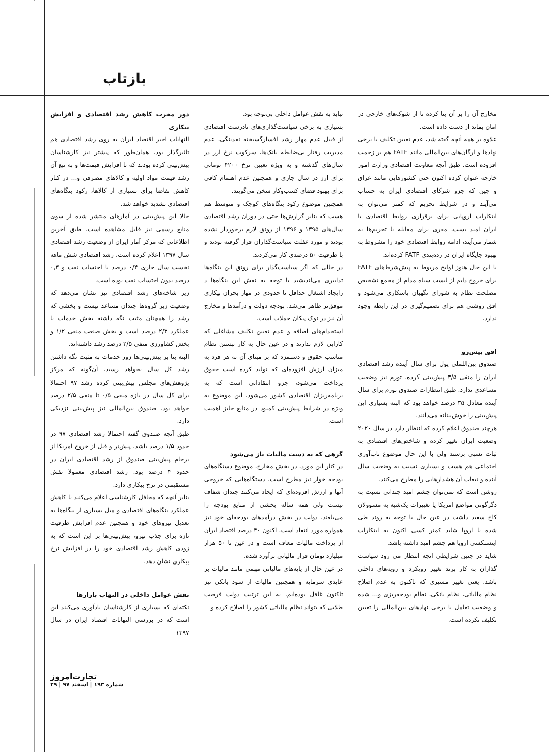بازتاب
دور مخرب کاهش رشد اقتصادی و افزایش بیکاری
التهابات اخیر اقتصاد ایران به روی رشد اقتصادی هم تاثیرگذار بود. همان‌طور که پیشتر نیز کارشناسان پیش‌بینی کرده بودند که با افزایش قیمت‌ها و به تبع آن رشد قیمت مواد اولیه و کالاهای مصرفی و... در کنار کاهش تقاضا برای بسیاری از کالاها، رکود بنگاه‌های اقتصادی تشدید خواهد شد.
حالا این پیش‌بینی در آمارهای منتشر شده از سوی منابع رسمی نیز قابل مشاهده است. طبق آخرین اطلاعاتی که مرکز آمار ایران از وضعیت رشد اقتصادی سال ۱۳۹۷ اعلام کرده است، رشد اقتصادی شش ماهه نخست سال جاری ۰/۴ درصد با احتساب نفت و ۰,۳ درصد بدون احتساب نفت بوده است.
زیر شاخه‌های رشد اقتصادی نیز نشان می‌دهد که وضعیت زیر گروه‌ها چندان مساعد نیست و بخشی که رشد را همچنان مثبت نگه داشته بخش خدمات با عملکرد ۲/۳ درصد است و بخش صنعت منفی ۱/۲ و بخش کشاورزی منفی ۲/۵ درصد رشد داشته‌اند.
البته بنا بر پیش‌بینی‌ها زور خدمات به مثبت نگه داشتن رشد کل سال نخواهد رسید. آن‌گونه که مرکز پژوهش‌های مجلس پیش‌بینی کرده رشد ۹۷ احتمالا برای کل سال در بازه منفی ۰/۵ تا منفی ۲/۵ درصد خواهد بود. صندوق بین‌المللی نیز پیش‌بینی نزدیکی دارد.
طبق آنچه صندوق گفته احتمالا رشد اقتصادی ۹۷ در حدود ۱/۵ درصد باشد. پیش‌تر و قبل از خروج امریکا از برجام پیش‌بینی صندوق از رشد اقتصادی ایران در حدود ۴ درصد بود. رشد اقتصادی معمولا نقش مستقیمی در نرخ بیکاری دارد.
بنابر آنچه که محافل کارشناسی اعلام می‌کنند با کاهش عملکرد بنگاه‌های اقتصادی و میل بسیاری از بنگاه‌ها به تعدیل نیروهای خود و همچنین عدم افزایش ظرفیت تازه برای جذب نیرو، پیش‌بینی‌ها بر این است که به زودی کاهش رشد اقتصادی خود را در افزایش نرخ بیکاری نشان دهد.
نقش عوامل داخلی در التهاب بازارها
نکته‌ای که بسیاری از کارشناسان یادآوری می‌کنند این است که در بررسی التهابات اقتصاد ایران در سال ۱۳۹۷
نباید به نقش عوامل داخلی بی‌توجه بود.
بسیاری به برخی سیاست‌گذاری‌های نادرست اقتصادی از قبیل عدم مهار رشد افسارگسیخته نقدینگی، عدم مدیریت رفتار بی‌ضابطه بانک‌ها، سرکوب نرخ ارز در سال‌های گذشته و به ویژه تعیین نرخ ۴۲۰۰ تومانی برای ارز در سال جاری و همچنین عدم اهتمام کافی برای بهبود فضای کسب‌و‌کار سخن می‌گویند.
همچنین موضوع رکود بنگاه‌های کوچک و متوسط هم هست که بنابر گزارش‌ها حتی در دوران رشد اقتصادی سال‌های ۱۳۹۵ و ۱۳۹۶ از رونق لازم برخوردار نشده بودند و مورد غفلت سیاست‌گذاران قرار گرفته بودند و با ظرفیت ۵۰ درصدی کار می‌کردند.
در حالی که اگر سیاست‌گذار برای رونق این بنگاه‌ها تدابیری می‌اندیشید با توجه به نقش این بنگاه‌ها د رایجاد اشتغال حداقل تا حدودی در مهار بحران بیکاری موفق‌تر ظاهر می‌شد. بودجه دولت و درآمدها و مخارج آن نیز در نوک پیکان حملات است.
استخدام‌های اضافه و عدم تعیین تکلیف مشاغلی که کارایی لازم ندارند و در عین حال به کار نبستن نظام مناسب حقوق و دستمزد که بر مبنای آن به هر فرد به میزان ارزش افزوده‌ای که تولید کرده است حقوق پرداخت می‌شود، جزو انتقاداتی است که به برنامه‌ریزان اقتصادی کشور می‌شود. این موضوع به ویژه در شرایط پیش‌بینی کمبود در منابع حایز اهمیت است.
گرهی که به دست مالیات باز می‌شود
در کنار این مورد، در بخش مخارج، موضوع دستگاه‌های بودجه خوار نیز مطرح است. دستگاه‌هایی که خروجی آنها و ارزش افزوده‌ای که ایجاد می‌کنند چندان شفاف نیست ولی همه ساله بخشی از منابع بودجه را می‌بلعند. دولت در بخش درآمدهای بودجه‌ای خود نیز همواره مورد انتقاد است. اکنون ۴۰ درصد اقتصاد ایران از پرداخت مالیات معاف است و در عین تا ۵۰ هزار میلیارد تومان فرار مالیاتی برآورد شده.
در عین حال از پایه‌های مالیاتی مهمی مانند مالیات بر عایدی سرمایه و همچنین مالیات از سود بانکی نیز تاکنون غافل بوده‌ایم. به این ترتیب دولت فرصت طلایی که بتواند نظام مالیاتی کشور را اصلاح کرده و
مخارج آن را بر آن بنا کرده تا از شوک‌های خارجی در امان بماند از دست داده است.
علاوه بر همه آنچه گفته شد، عدم تعیین تکلیف با برخی نهادها و ارگان‌های بین‌المللی مانند FATF هم بر زحمت افزوده است. طبق آنچه معاونت اقتصادی وزارت امور خارجه عنوان کرده اکنون حتی کشورهایی مانند عراق و چین که جزو شرکای اقتصادی ایران به حساب می‌آیند و در شرایط تحریم که کمتر می‌توان به ابتکارات اروپایی برای برقراری روابط اقتصادی با ایران امید بست، مفری برای مقابله با تحریم‌ها به شمار می‌آیند، ادامه روابط اقتصادی خود را مشروط به بهبود جایگاه ایران در رده‌بندی FATF کرده‌اند.
با این حال هنوز لوایح مربوط به پیش‌شرط‌های FATF برای خروج دایم از لیست سیاه مدام از مجمع تشخیص مصلحت نظام به شورای نگهبان پاسکاری می‌شود و افق روشنی هم برای تصمیم‌گیری در این رابطه وجود ندارد.
افق پیش‌رو
صندوق بین‌اللملی پول برای سال آینده رشد اقتصادی ایران را منفی ۳/۵ پیش‌بینی کرده. تورم نیز وضعیت مساعدی ندارد. طبق انتظارات صندوق تورم برای سال آینده معادل ۳۵ درصد خواهد بود که البته بسیاری این پیش‌بینی را خوش‌بینانه می‌دانند.
هرچند صندوق اعلام کرده که انتظار دارد در سال ۲۰۲۰ وضعیت ایران تغییر کرده و شاخص‌های اقتصادی به ثبات نسبی برسند ولی با این حال موضوع تاب‌آوری اجتماعی هم هست و بسیاری نسبت به وضعیت سال آینده و تبعات آن هشدارهایی را مطرح می‌کنند.
روشن است که نمی‌توان چشم امید چندانی نسبت به دگرگونی مواضع امریکا یا تغییرات یک‌شبه به مسوولان کاخ سفید داشت در عین حال با توجه به روند طی شده با اروپا شاید کمتر کسی اکنون به ابتکارات اینستکسی اروپا هم چشم امید داشته باشد.
شاید در چنین شرایطی انچه انتظار می رود سیاست گذاران به کار برند تغییر رویکرد و رویه‌های داخلی باشد. یعنی تغییر مسیری که تاکنون به عدم اصلاح نظام مالیاتی، نظام بانکی، نظام بودجه‌ریزی و... شده و وضعیت تعامل با برخی نهادهای بین‌المللی را تعیین تکلیف نکرده است.
تجارت‌امروز
شماره ۱۹۳ | اسفند ۹۷ | ۲۹